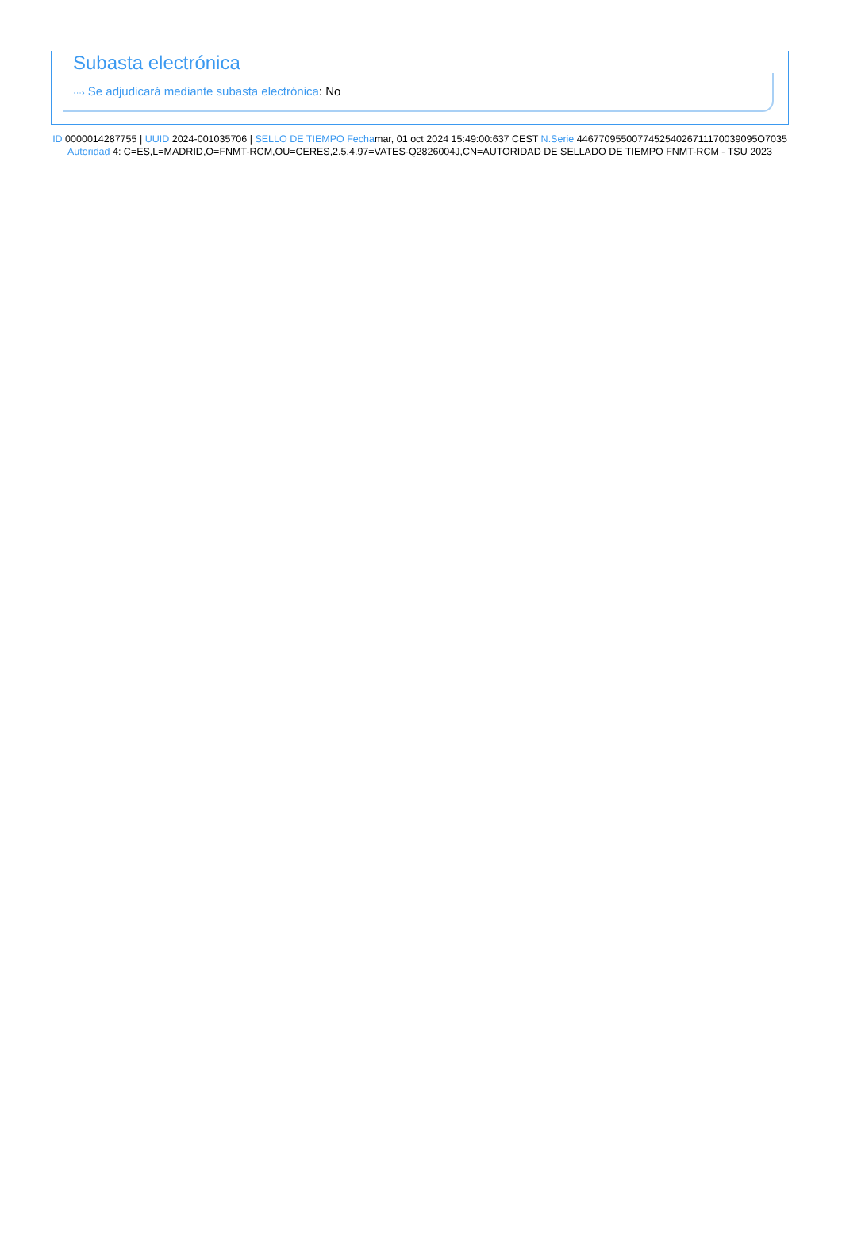Subasta electrónica
···› Se adjudicará mediante subasta electrónica: No
ID 0000014287755 | UUID 2024-001035706 | SELLO DE TIEMPO Fechamar, 01 oct 2024 15:49:00:637 CEST N.Serie 446770955007745254026711170039095O7035 Autoridad 4: C=ES,L=MADRID,O=FNMT-RCM,OU=CERES,2.5.4.97=VATES-Q2826004J,CN=AUTORIDAD DE SELLADO DE TIEMPO FNMT-RCM - TSU 2023